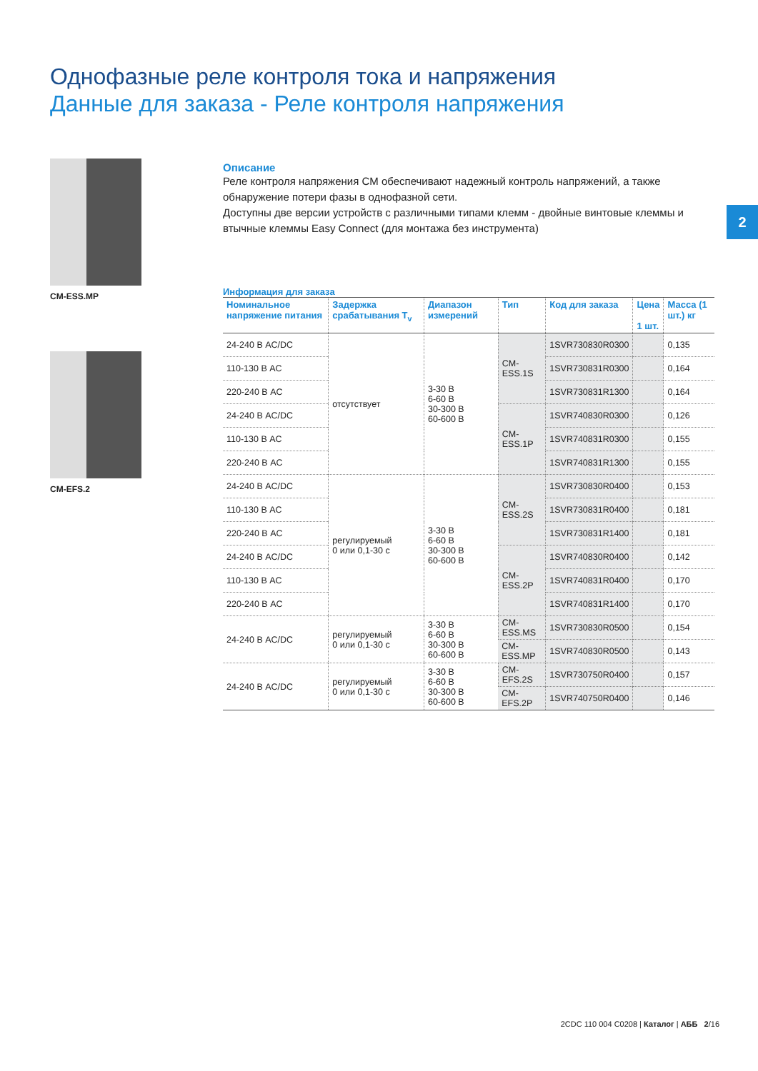Однофазные реле контроля тока и напряжения
Данные для заказа - Реле контроля напряжения
CM-ESS.MP
CM-EFS.2
2
Описание
Реле контроля напряжения CM обеспечивают надежный контроль напряжений, а также обнаружение потери фазы в однофазной сети.
Доступны две версии устройств с различными типами клемм - двойные винтовые клеммы и втычные клеммы Easy Connect (для монтажа без инструмента)
Информация для заказа
| Номинальное напряжение питания | Задержка срабатывания T<sub>v</sub> | Диапазон измерений | Тип | Код для заказа | Цена 1 шт. | Масса (1 шт.) кг |
| --- | --- | --- | --- | --- | --- | --- |
| 24-240 В AC/DC | отсутствует | 3-30 В 6-60 В 30-300 В 60-600 В | CM-ESS.1S | 1SVR730830R0300 | | 0,135 |
| 110-130 В AC | | | | 1SVR730831R0300 | | 0,164 |
| 220-240 В AC | | | | 1SVR730831R1300 | | 0,164 |
| 24-240 В AC/DC | | | CM-ESS.1P | 1SVR740830R0300 | | 0,126 |
| 110-130 В AC | | | | 1SVR740831R0300 | | 0,155 |
| 220-240 В AC | | | | 1SVR740831R1300 | | 0,155 |
| 24-240 В AC/DC | регулируемый 0 или 0,1-30 с | 3-30 В 6-60 В 30-300 В 60-600 В | CM-ESS.2S | 1SVR730830R0400 | | 0,153 |
| 110-130 В AC | | | | 1SVR730831R0400 | | 0,181 |
| 220-240 В AC | | | | 1SVR730831R1400 | | 0,181 |
| 24-240 В AC/DC | | | CM-ESS.2P | 1SVR740830R0400 | | 0,142 |
| 110-130 В AC | | | | 1SVR740831R0400 | | 0,170 |
| 220-240 В AC | | | | 1SVR740831R1400 | | 0,170 |
| 24-240 В AC/DC | регулируемый 0 или 0,1-30 с | 3-30 В 6-60 В 30-300 В 60-600 В | CM-ESS.MS | 1SVR730830R0500 | | 0,154 |
| | | | CM-ESS.MP | 1SVR740830R0500 | | 0,143 |
| 24-240 В AC/DC | регулируемый 0 или 0,1-30 с | 3-30 В 6-60 В 30-300 В 60-600 В | CM-EFS.2S | 1SVR730750R0400 | | 0,157 |
| | | | CM-EFS.2P | 1SVR740750R0400 | | 0,146 |
2CDC 110 004 C0208 | Каталог | АББ 2/16